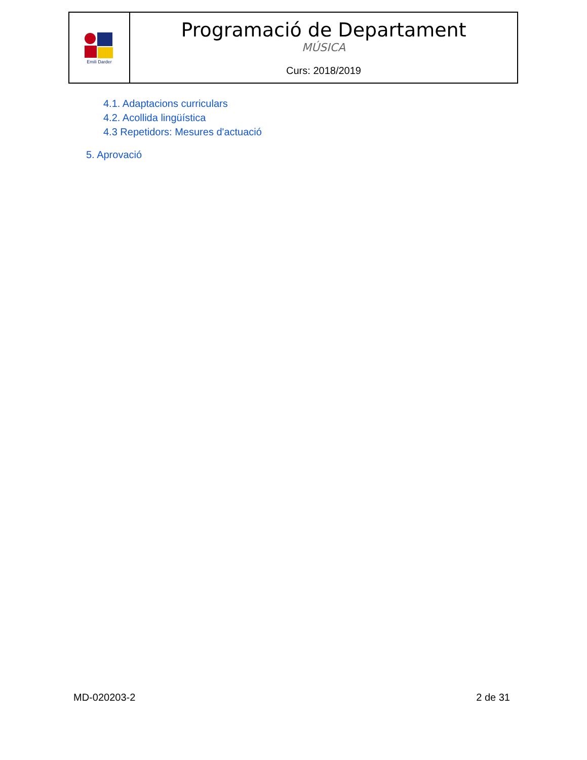Emili Darder
Programació de Departament
MÚSICA
Curs: 2018/2019
4.1. Adaptacions curriculars
4.2. Acollida lingüística
4.3 Repetidors: Mesures d'actuació
5. Aprovació
MD-020203-2 2 de 31